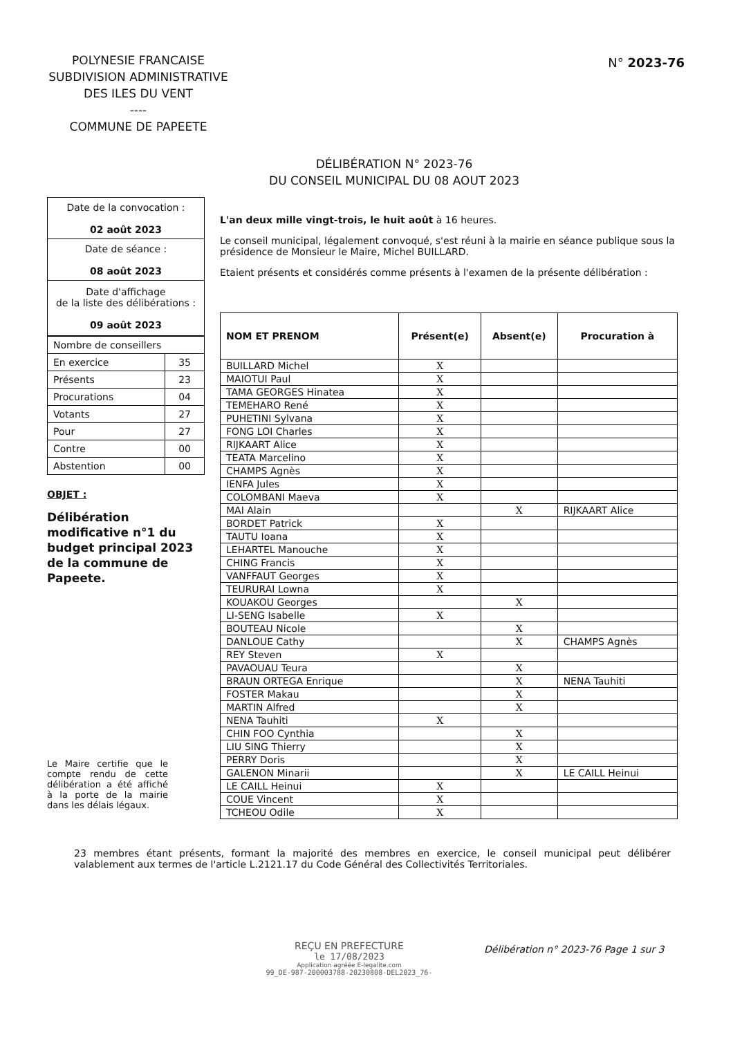POLYNESIE FRANCAISE
SUBDIVISION ADMINISTRATIVE
DES ILES DU VENT
----
COMMUNE DE PAPEETE
N° 2023-76
DÉLIBÉRATION N° 2023-76
DU CONSEIL MUNICIPAL DU 08 AOUT 2023
| Date de la convocation : 02 août 2023 |
| Date de séance : 08 août 2023 |
| Date d'affichage de la liste des délibérations : 09 août 2023 |
| Nombre de conseillers | |
| En exercice | 35 |
| Présents | 23 |
| Procurations | 04 |
| Votants | 27 |
| Pour | 27 |
| Contre | 00 |
| Abstention | 00 |
OBJET :
Délibération modificative n°1 du budget principal 2023 de la commune de Papeete.
Le Maire certifie que le compte rendu de cette délibération a été affiché à la porte de la mairie dans les délais légaux.
L'an deux mille vingt-trois, le huit août à 16 heures.
Le conseil municipal, légalement convoqué, s'est réuni à la mairie en séance publique sous la présidence de Monsieur le Maire, Michel BUILLARD.
Etaient présents et considérés comme présents à l'examen de la présente délibération :
| NOM ET PRENOM | Présent(e) | Absent(e) | Procuration à |
| --- | --- | --- | --- |
| BUILLARD Michel | X | | |
| MAIOTUI Paul | X | | |
| TAMA GEORGES Hinatea | X | | |
| TEMEHARO René | X | | |
| PUHETINI Sylvana | X | | |
| FONG LOI Charles | X | | |
| RIJKAART Alice | X | | |
| TEATA Marcelino | X | | |
| CHAMPS Agnès | X | | |
| IENFA Jules | X | | |
| COLOMBANI Maeva | X | | |
| MAI Alain | | X | RIJKAART Alice |
| BORDET Patrick | X | | |
| TAUTU Ioana | X | | |
| LEHARTEL Manouche | X | | |
| CHING Francis | X | | |
| VANFFAUT Georges | X | | |
| TEURURAI Lowna | X | | |
| KOUAKOU Georges | | X | |
| LI-SENG Isabelle | X | | |
| BOUTEAU Nicole | | X | |
| DANLOUE Cathy | | X | CHAMPS Agnès |
| REY Steven | X | | |
| PAVAOUAU Teura | | X | |
| BRAUN ORTEGA Enrique | | X | NENA Tauhiti |
| FOSTER Makau | | X | |
| MARTIN Alfred | | X | |
| NENA Tauhiti | X | | |
| CHIN FOO Cynthia | | X | |
| LIU SING Thierry | | X | |
| PERRY Doris | | X | |
| GALENON Minarii | | X | LE CAILL Heinui |
| LE CAILL Heinui | X | | |
| COUE Vincent | X | | |
| TCHEOU Odile | X | | |
23 membres étant présents, formant la majorité des membres en exercice, le conseil municipal peut délibérer valablement aux termes de l'article L.2121.17 du Code Général des Collectivités Territoriales.
REÇU EN PREFECTURE
le 17/08/2023
Application agréée E-legalite.com
99_DE-987-200003788-20230808-DEL2023_76-
Délibération n° 2023-76 Page 1 sur 3